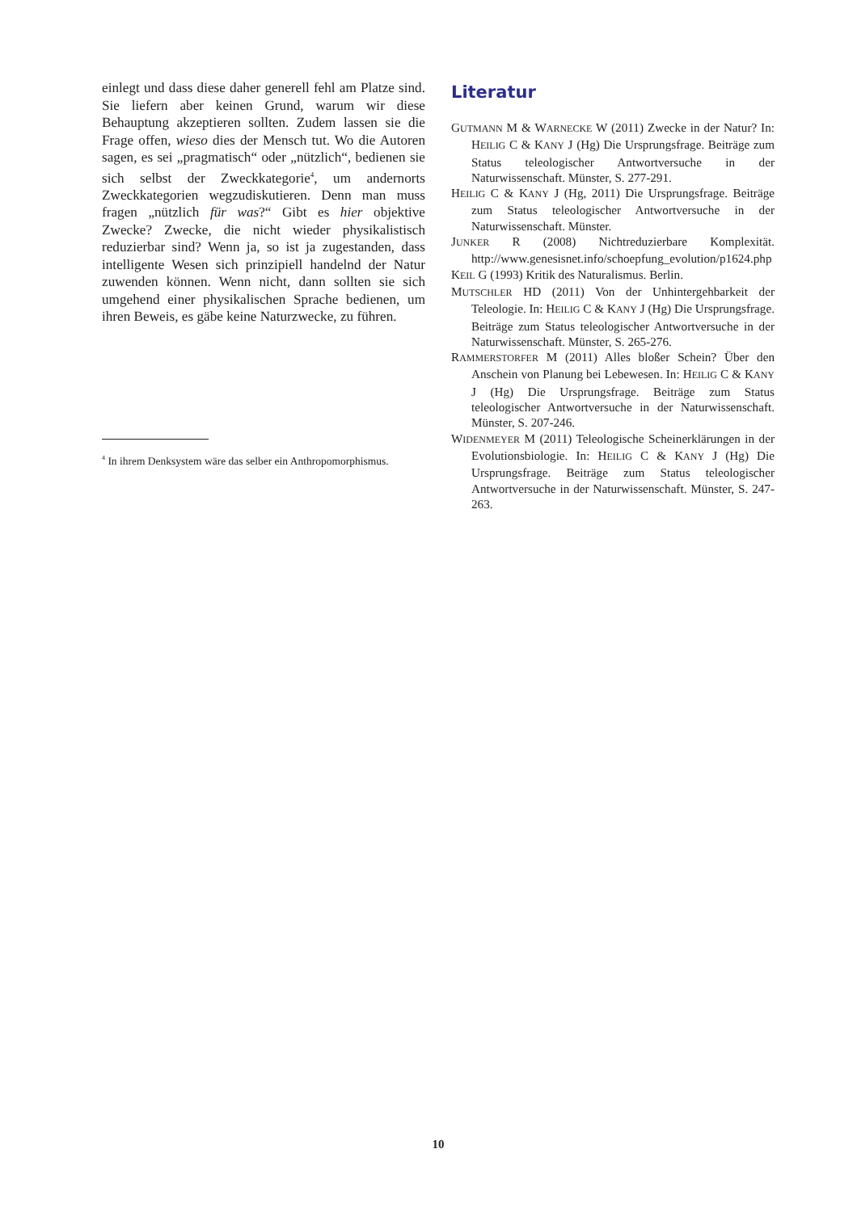einlegt und dass diese daher generell fehl am Platze sind. Sie liefern aber keinen Grund, warum wir diese Behauptung akzeptieren sollten. Zudem lassen sie die Frage offen, wieso dies der Mensch tut. Wo die Autoren sagen, es sei „pragmatisch“ oder „nützlich“, bedienen sie sich selbst der Zweckkategorie<sup>4</sup>, um andernorts Zweckkategorien wegzudiskutieren. Denn man muss fragen „nützlich für was?“ Gibt es hier objektive Zwecke? Zwecke, die nicht wieder physikalistisch reduzierbar sind? Wenn ja, so ist ja zugestanden, dass intelligente Wesen sich prinzipiell handelnd der Natur zuwenden können. Wenn nicht, dann sollten sie sich umgehend einer physikalischen Sprache bedienen, um ihren Beweis, es gäbe keine Naturzwecke, zu führen.
<sup>4</sup> In ihrem Denksystem wäre das selber ein Anthropomorphismus.
Literatur
GUTMANN M & WARNECKE W (2011) Zwecke in der Natur? In: HEILIG C & KANY J (Hg) Die Ursprungsfrage. Beiträge zum Status teleologischer Antwortversuche in der Naturwissenschaft. Münster, S. 277-291.
HEILIG C & KANY J (Hg, 2011) Die Ursprungsfrage. Beiträge zum Status teleologischer Antwortversuche in der Naturwissenschaft. Münster.
JUNKER R (2008) Nichtreduzierbare Komplexität. http://www.genesisnet.info/schoepfung_evolution/p1624.php
KEIL G (1993) Kritik des Naturalismus. Berlin.
MUTSCHLER HD (2011) Von der Unhintergehbarkeit der Teleologie. In: HEILIG C & KANY J (Hg) Die Ursprungsfrage. Beiträge zum Status teleologischer Antwortversuche in der Naturwissenschaft. Münster, S. 265-276.
RAMMERSTORFER M (2011) Alles bloßer Schein? Über den Anschein von Planung bei Lebewesen. In: HEILIG C & KANY J (Hg) Die Ursprungsfrage. Beiträge zum Status teleologischer Antwortversuche in der Naturwissenschaft. Münster, S. 207-246.
WIDENMEYER M (2011) Teleologische Scheinerklärungen in der Evolutionsbiologie. In: HEILIG C & KANY J (Hg) Die Ursprungsfrage. Beiträge zum Status teleologischer Antwortversuche in der Naturwissenschaft. Münster, S. 247-263.
10